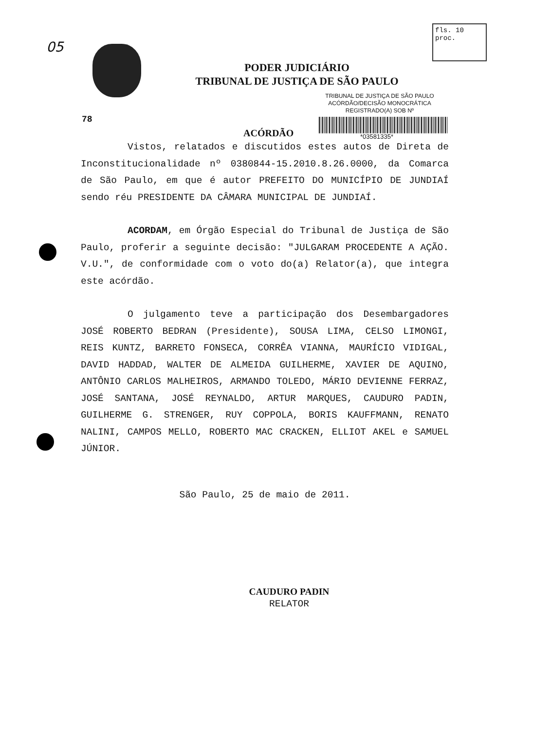05
fls. 10
proc.
PODER JUDICIÁRIO
TRIBUNAL DE JUSTIÇA DE SÃO PAULO
TRIBUNAL DE JUSTIÇA DE SÃO PAULO
ACÓRDÃO/DECISÃO MONOCRÁTICA
REGISTRADO(A) SOB Nº
*03581335*
78
ACÓRDÃO
Vistos, relatados e discutidos estes autos de Direta de Inconstitucionalidade nº 0380844-15.2010.8.26.0000, da Comarca de São Paulo, em que é autor PREFEITO DO MUNICÍPIO DE JUNDIAÍ sendo réu PRESIDENTE DA CÂMARA MUNICIPAL DE JUNDIAÍ.
ACORDAM, em Órgão Especial do Tribunal de Justiça de São Paulo, proferir a seguinte decisão: "JULGARAM PROCEDENTE A AÇÃO. V.U.", de conformidade com o voto do(a) Relator(a), que integra este acórdão.
O julgamento teve a participação dos Desembargadores JOSÉ ROBERTO BEDRAN (Presidente), SOUSA LIMA, CELSO LIMONGI, REIS KUNTZ, BARRETO FONSECA, CORRÊA VIANNA, MAURÍCIO VIDIGAL, DAVID HADDAD, WALTER DE ALMEIDA GUILHERME, XAVIER DE AQUINO, ANTÔNIO CARLOS MALHEIROS, ARMANDO TOLEDO, MÁRIO DEVIENNE FERRAZ, JOSÉ SANTANA, JOSÉ REYNALDO, ARTUR MARQUES, CAUDURO PADIN, GUILHERME G. STRENGER, RUY COPPOLA, BORIS KAUFFMANN, RENATO NALINI, CAMPOS MELLO, ROBERTO MAC CRACKEN, ELLIOT AKEL e SAMUEL JÚNIOR.
São Paulo, 25 de maio de 2011.
CAUDURO PADIN
RELATOR